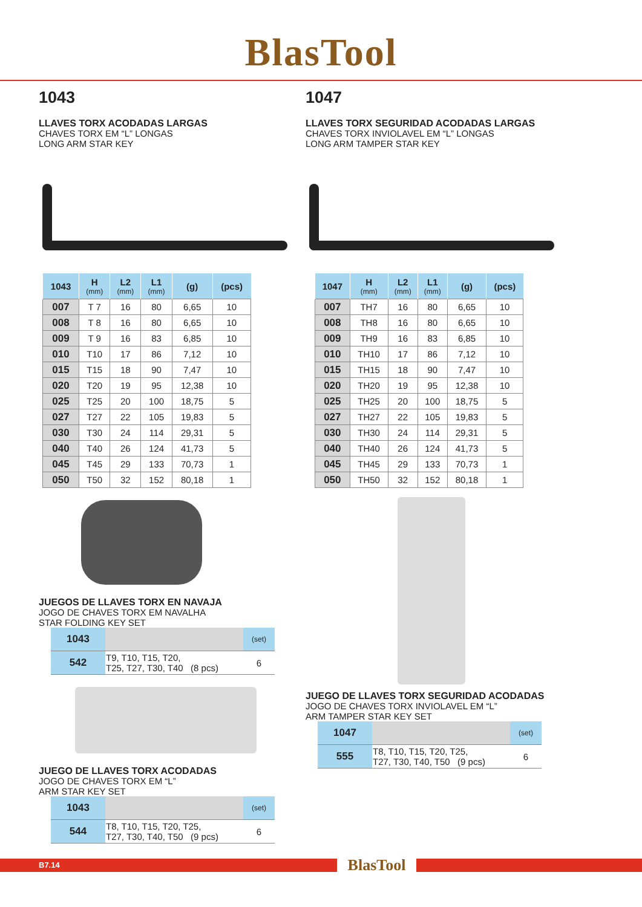BlasTool
1043
LLAVES TORX ACODADAS LARGAS
CHAVES TORX EM “L” LONGAS
LONG ARM STAR KEY
| 1043 | H (mm) | L2 (mm) | L1 (mm) | (g) | (pcs) |
| --- | --- | --- | --- | --- | --- |
| 007 | T 7 | 16 | 80 | 6,65 | 10 |
| 008 | T 8 | 16 | 80 | 6,65 | 10 |
| 009 | T 9 | 16 | 83 | 6,85 | 10 |
| 010 | T10 | 17 | 86 | 7,12 | 10 |
| 015 | T15 | 18 | 90 | 7,47 | 10 |
| 020 | T20 | 19 | 95 | 12,38 | 10 |
| 025 | T25 | 20 | 100 | 18,75 | 5 |
| 027 | T27 | 22 | 105 | 19,83 | 5 |
| 030 | T30 | 24 | 114 | 29,31 | 5 |
| 040 | T40 | 26 | 124 | 41,73 | 5 |
| 045 | T45 | 29 | 133 | 70,73 | 1 |
| 050 | T50 | 32 | 152 | 80,18 | 1 |
JUEGOS DE LLAVES TORX EN NAVAJA
JOGO DE CHAVES TORX EM NAVALHA
STAR FOLDING KEY SET
| 1043 | | (set) |
| 542 | T9, T10, T15, T20, T25, T27, T30, T40 (8 pcs) | 6 |
JUEGO DE LLAVES TORX ACODADAS
JOGO DE CHAVES TORX EM “L”
ARM STAR KEY SET
| 1043 | | (set) |
| 544 | T8, T10, T15, T20, T25, T27, T30, T40, T50 (9 pcs) | 6 |
1047
LLAVES TORX SEGURIDAD ACODADAS LARGAS
CHAVES TORX INVIOLAVEL EM “L” LONGAS
LONG ARM TAMPER STAR KEY
| 1047 | H (mm) | L2 (mm) | L1 (mm) | (g) | (pcs) |
| --- | --- | --- | --- | --- | --- |
| 007 | TH7 | 16 | 80 | 6,65 | 10 |
| 008 | TH8 | 16 | 80 | 6,65 | 10 |
| 009 | TH9 | 16 | 83 | 6,85 | 10 |
| 010 | TH10 | 17 | 86 | 7,12 | 10 |
| 015 | TH15 | 18 | 90 | 7,47 | 10 |
| 020 | TH20 | 19 | 95 | 12,38 | 10 |
| 025 | TH25 | 20 | 100 | 18,75 | 5 |
| 027 | TH27 | 22 | 105 | 19,83 | 5 |
| 030 | TH30 | 24 | 114 | 29,31 | 5 |
| 040 | TH40 | 26 | 124 | 41,73 | 5 |
| 045 | TH45 | 29 | 133 | 70,73 | 1 |
| 050 | TH50 | 32 | 152 | 80,18 | 1 |
JUEGO DE LLAVES TORX SEGURIDAD ACODADAS
JOGO DE CHAVES TORX INVIOLAVEL EM “L”
ARM TAMPER STAR KEY SET
| 1047 | | (set) |
| 555 | T8, T10, T15, T20, T25, T27, T30, T40, T50 (9 pcs) | 6 |
B7.14
BlasTool